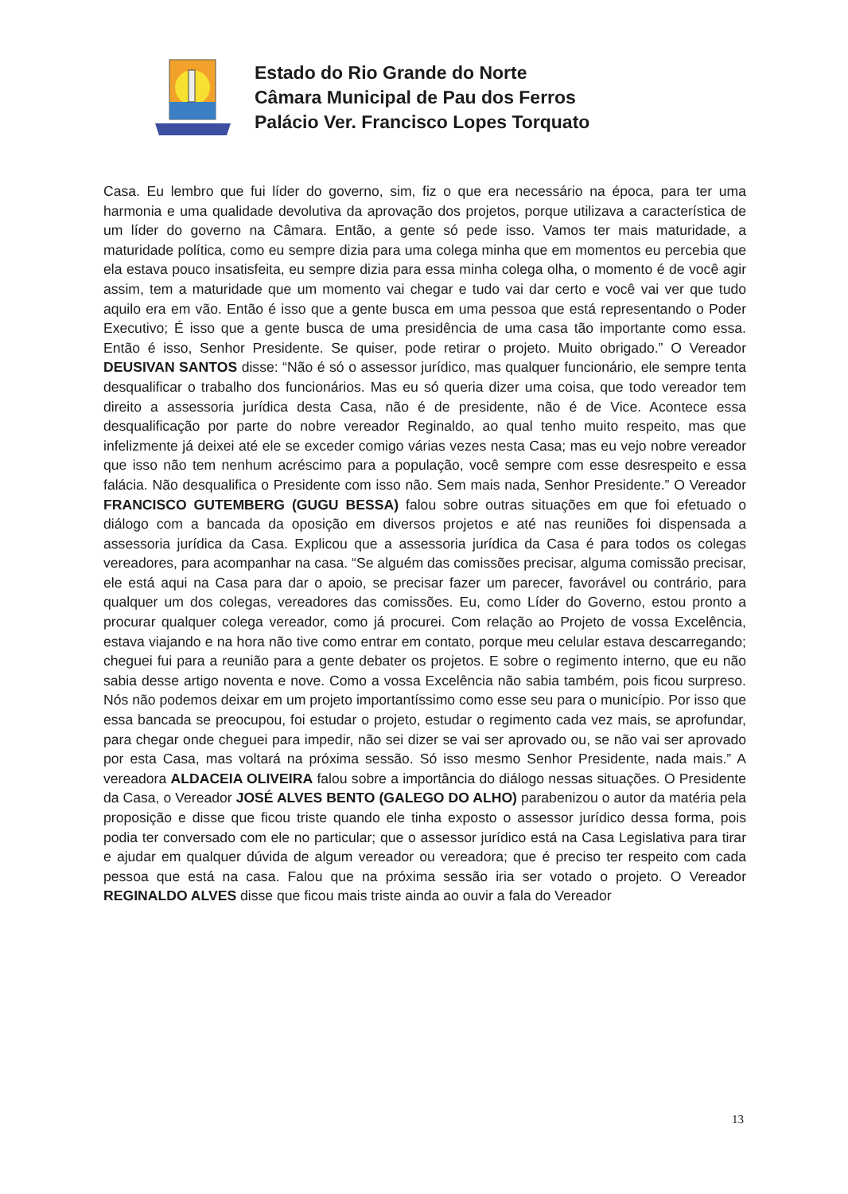Estado do Rio Grande do Norte
Câmara Municipal de Pau dos Ferros
Palácio Ver. Francisco Lopes Torquato
Casa. Eu lembro que fui líder do governo, sim, fiz o que era necessário na época, para ter uma harmonia e uma qualidade devolutiva da aprovação dos projetos, porque utilizava a característica de um líder do governo na Câmara. Então, a gente só pede isso. Vamos ter mais maturidade, a maturidade política, como eu sempre dizia para uma colega minha que em momentos eu percebia que ela estava pouco insatisfeita, eu sempre dizia para essa minha colega olha, o momento é de você agir assim, tem a maturidade que um momento vai chegar e tudo vai dar certo e você vai ver que tudo aquilo era em vão. Então é isso que a gente busca em uma pessoa que está representando o Poder Executivo; É isso que a gente busca de uma presidência de uma casa tão importante como essa. Então é isso, Senhor Presidente. Se quiser, pode retirar o projeto. Muito obrigado.” O Vereador DEUSIVAN SANTOS disse: “Não é só o assessor jurídico, mas qualquer funcionário, ele sempre tenta desqualificar o trabalho dos funcionários. Mas eu só queria dizer uma coisa, que todo vereador tem direito a assessoria jurídica desta Casa, não é de presidente, não é de Vice. Acontece essa desqualificação por parte do nobre vereador Reginaldo, ao qual tenho muito respeito, mas que infelizmente já deixei até ele se exceder comigo várias vezes nesta Casa; mas eu vejo nobre vereador que isso não tem nenhum acréscimo para a população, você sempre com esse desrespeito e essa falácia. Não desqualifica o Presidente com isso não. Sem mais nada, Senhor Presidente.” O Vereador FRANCISCO GUTEMBERG (GUGU BESSA) falou sobre outras situações em que foi efetuado o diálogo com a bancada da oposição em diversos projetos e até nas reuniões foi dispensada a assessoria jurídica da Casa. Explicou que a assessoria jurídica da Casa é para todos os colegas vereadores, para acompanhar na casa. “Se alguém das comissões precisar, alguma comissão precisar, ele está aqui na Casa para dar o apoio, se precisar fazer um parecer, favorável ou contrário, para qualquer um dos colegas, vereadores das comissões. Eu, como Líder do Governo, estou pronto a procurar qualquer colega vereador, como já procurei. Com relação ao Projeto de vossa Excelência, estava viajando e na hora não tive como entrar em contato, porque meu celular estava descarregando; cheguei fui para a reunião para a gente debater os projetos. E sobre o regimento interno, que eu não sabia desse artigo noventa e nove. Como a vossa Excelência não sabia também, pois ficou surpreso. Nós não podemos deixar em um projeto importantíssimo como esse seu para o município. Por isso que essa bancada se preocupou, foi estudar o projeto, estudar o regimento cada vez mais, se aprofundar, para chegar onde cheguei para impedir, não sei dizer se vai ser aprovado ou, se não vai ser aprovado por esta Casa, mas voltará na próxima sessão. Só isso mesmo Senhor Presidente, nada mais.” A vereadora ALDACEIA OLIVEIRA falou sobre a importância do diálogo nessas situações. O Presidente da Casa, o Vereador JOSÉ ALVES BENTO (GALEGO DO ALHO) parabenizou o autor da matéria pela proposição e disse que ficou triste quando ele tinha exposto o assessor jurídico dessa forma, pois podia ter conversado com ele no particular; que o assessor jurídico está na Casa Legislativa para tirar e ajudar em qualquer dúvida de algum vereador ou vereadora; que é preciso ter respeito com cada pessoa que está na casa. Falou que na próxima sessão iria ser votado o projeto. O Vereador REGINALDO ALVES disse que ficou mais triste ainda ao ouvir a fala do Vereador
13